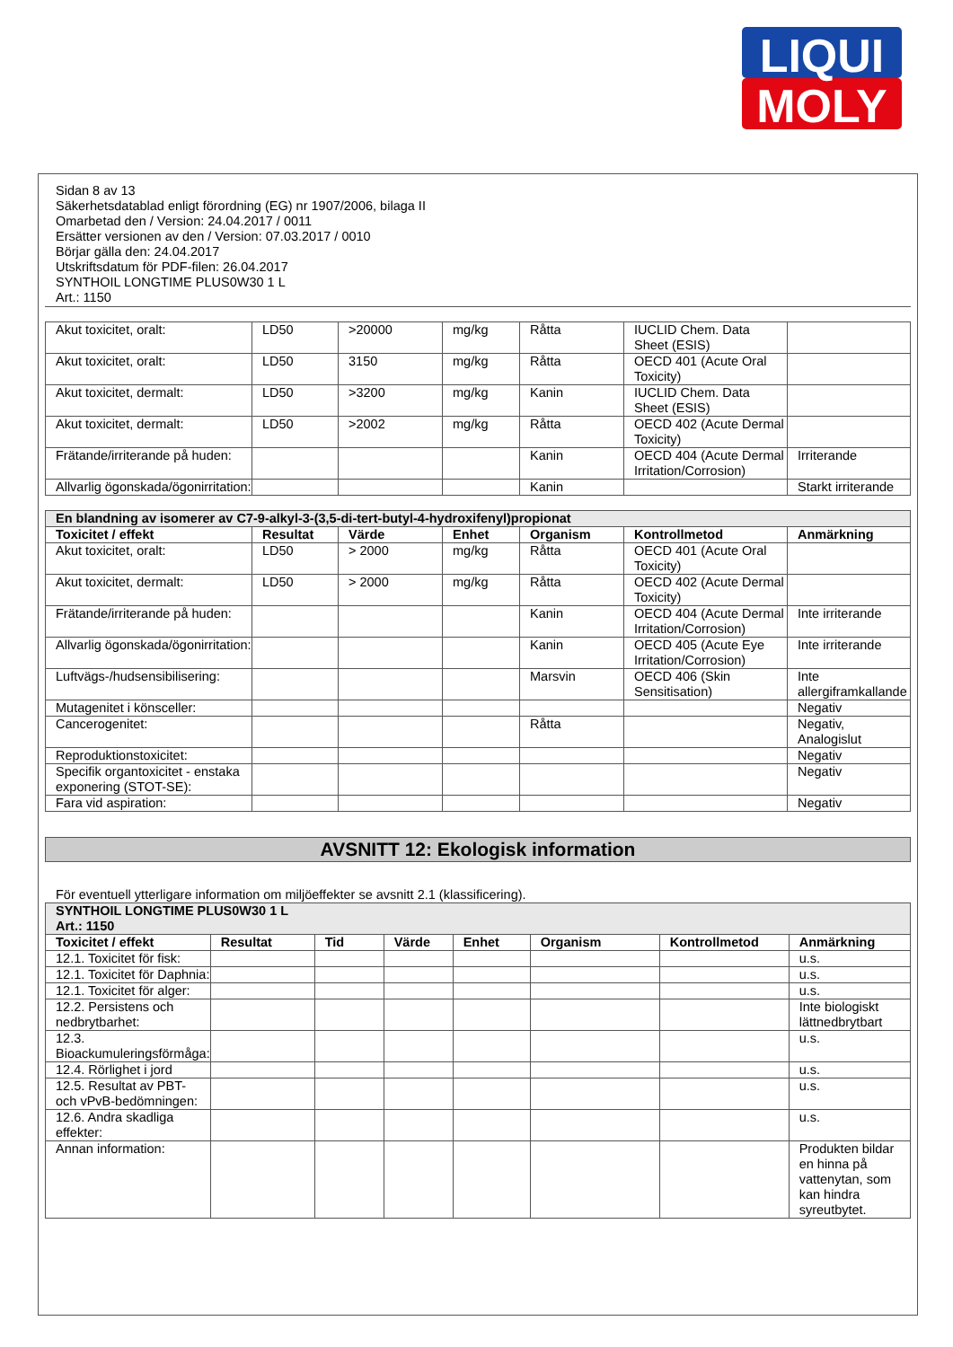LIQUI
MOLY
Sidan 8 av 13
Säkerhetsdatablad enligt förordning (EG) nr 1907/2006, bilaga II
Omarbetad den / Version: 24.04.2017 / 0011
Ersätter versionen av den / Version: 07.03.2017 / 0010
Börjar gälla den: 24.04.2017
Utskriftsdatum för PDF-filen: 26.04.2017
SYNTHOIL LONGTIME PLUS0W30 1 L
Art.: 1150
| Akut toxicitet, oralt: | LD50 | >20000 | mg/kg | Råtta | IUCLID Chem. Data Sheet (ESIS) | |
| Akut toxicitet, oralt: | LD50 | 3150 | mg/kg | Råtta | OECD 401 (Acute Oral Toxicity) | |
| Akut toxicitet, dermalt: | LD50 | >3200 | mg/kg | Kanin | IUCLID Chem. Data Sheet (ESIS) | |
| Akut toxicitet, dermalt: | LD50 | >2002 | mg/kg | Råtta | OECD 402 (Acute Dermal Toxicity) | |
| Frätande/irriterande på huden: | | | | Kanin | OECD 404 (Acute Dermal Irritation/Corrosion) | Irriterande |
| Allvarlig ögonskada/ögonirritation: | | | | Kanin | | Starkt irriterande |
| En blandning av isomerer av C7-9-alkyl-3-(3,5-di-tert-butyl-4-hydroxifenyl)propionat | | | | | | |
| Toxicitet / effekt | Resultat | Värde | Enhet | Organism | Kontrollmetod | Anmärkning |
| Akut toxicitet, oralt: | LD50 | > 2000 | mg/kg | Råtta | OECD 401 (Acute Oral Toxicity) | |
| Akut toxicitet, dermalt: | LD50 | > 2000 | mg/kg | Råtta | OECD 402 (Acute Dermal Toxicity) | |
| Frätande/irriterande på huden: | | | | Kanin | OECD 404 (Acute Dermal Irritation/Corrosion) | Inte irriterande |
| Allvarlig ögonskada/ögonirritation: | | | | Kanin | OECD 405 (Acute Eye Irritation/Corrosion) | Inte irriterande |
| Luftvägs-/hudsensibilisering: | | | | Marsvin | OECD 406 (Skin Sensitisation) | Inte allergiframkallande |
| Mutagenitet i könsceller: | | | | | | Negativ |
| Cancerogenitet: | | | | Råtta | | Negativ, Analogislut |
| Reproduktionstoxicitet: | | | | | | Negativ |
| Specifik organtoxicitet - enstaka exponering (STOT-SE): | | | | | | Negativ |
| Fara vid aspiration: | | | | | | Negativ |
AVSNITT 12: Ekologisk information
För eventuell ytterligare information om miljöeffekter se avsnitt 2.1 (klassificering).
| SYNTHOIL LONGTIME PLUS0W30 1 L Art.: 1150 | | | | | | | |
| Toxicitet / effekt | Resultat | Tid | Värde | Enhet | Organism | Kontrollmetod | Anmärkning |
| 12.1. Toxicitet för fisk: | | | | | | | u.s. |
| 12.1. Toxicitet för Daphnia: | | | | | | | u.s. |
| 12.1. Toxicitet för alger: | | | | | | | u.s. |
| 12.2. Persistens och nedbrytbarhet: | | | | | | | Inte biologiskt lättnedbrytbart |
| 12.3. Bioackumuleringsförmåga: | | | | | | | u.s. |
| 12.4. Rörlighet i jord | | | | | | | u.s. |
| 12.5. Resultat av PBT- och vPvB-bedömningen: | | | | | | | u.s. |
| 12.6. Andra skadliga effekter: | | | | | | | u.s. |
| Annan information: | | | | | | | Produkten bildar en hinna på vattenytan, som kan hindra syreutbytet. |